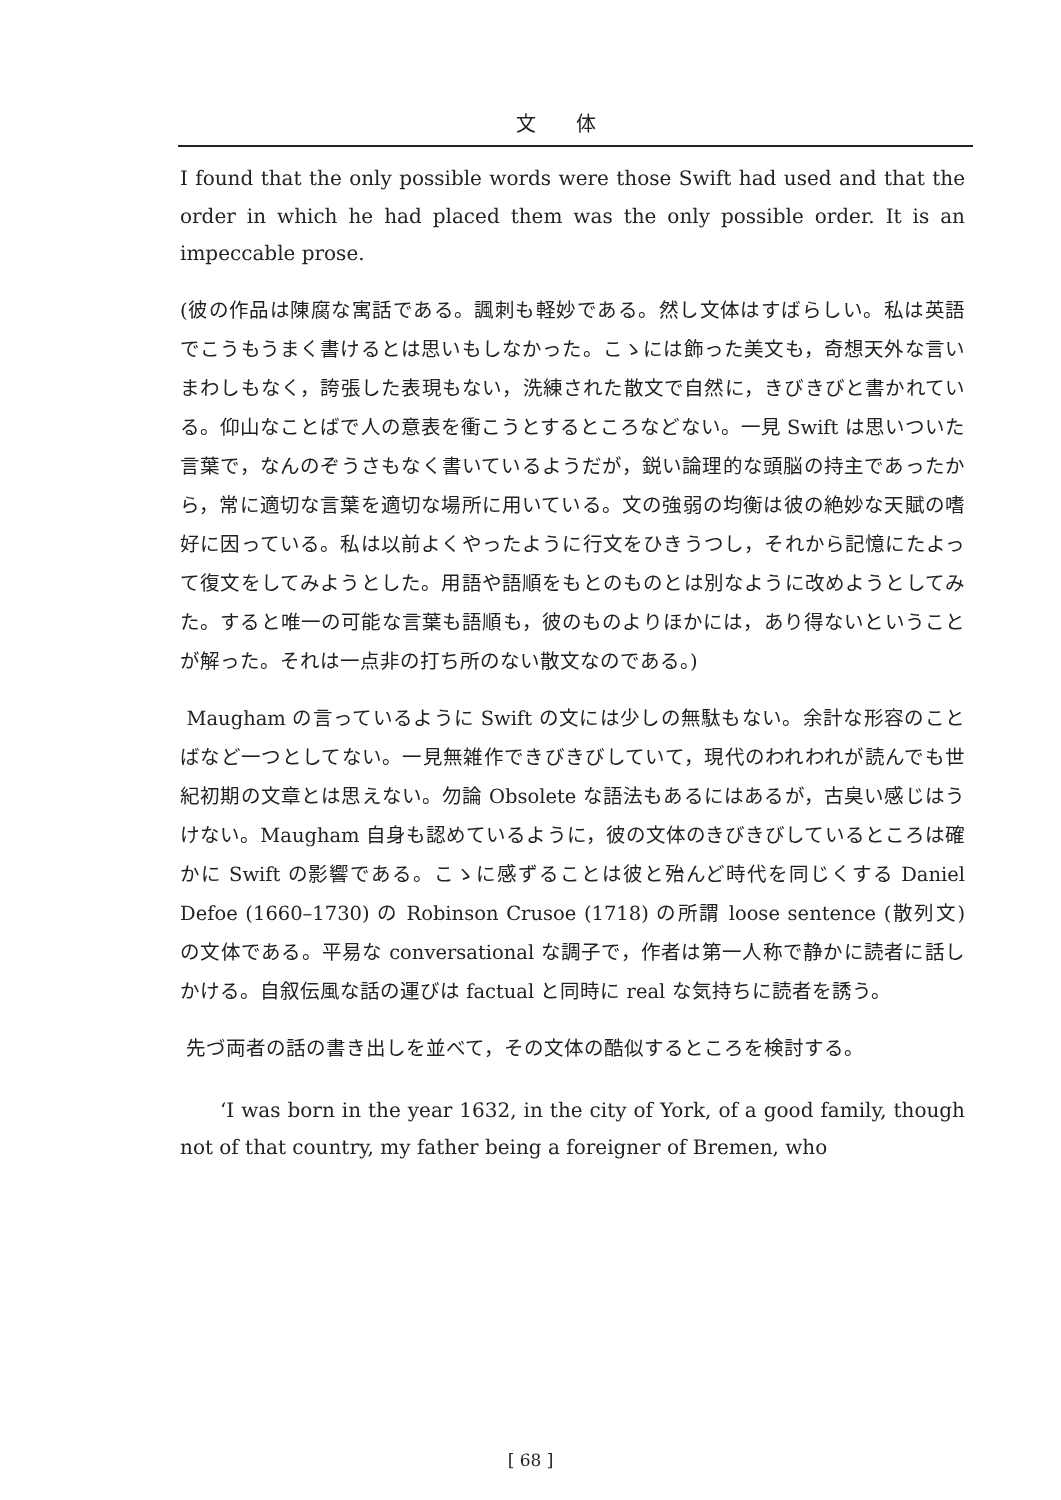文体
I found that the only possible words were those Swift had used and that the order in which he had placed them was the only possible order. It is an impeccable prose.
(彼の作品は陳腐な寓話である。諷刺も軽妙である。然し文体はすばらしい。私は英語でこうもうまく書けるとは思いもしなかった。こゝには飾った美文も，奇想天外な言いまわしもなく，誇張した表現もない，洗練された散文で自然に，きびきびと書かれている。仰山なことばで人の意表を衝こうとするところなどない。一見 Swift は思いついた言葉で，なんのぞうさもなく書いているようだが，鋭い論理的な頭脳の持主であったから，常に適切な言葉を適切な場所に用いている。文の強弱の均衡は彼の絶妙な天賦の嗜好に因っている。私は以前よくやったように行文をひきうつし，それから記憶にたよって復文をしてみようとした。用語や語順をもとのものとは別なように改めようとしてみた。すると唯一の可能な言葉も語順も，彼のものよりほかには，あり得ないということが解った。それは一点非の打ち所のない散文なのである。)
Maugham の言っているように Swift の文には少しの無駄もない。余計な形容のことばなど一つとしてない。一見無雑作できびきびしていて，現代のわれわれが読んでも世紀初期の文章とは思えない。勿論 Obsolete な語法もあるにはあるが，古臭い感じはうけない。Maugham 自身も認めているように，彼の文体のきびきびしているところは確かに Swift の影響である。こゝに感ずることは彼と殆んど時代を同じくする Daniel Defoe (1660–1730) の Robinson Crusoe (1718) の所謂 loose sentence (散列文) の文体である。平易な conversational な調子で，作者は第一人称で静かに読者に話しかける。自叙伝風な話の運びは factual と同時に real な気持ちに読者を誘う。
先づ両者の話の書き出しを並べて，その文体の酷似するところを検討する。
‘I was born in the year 1632, in the city of York, of a good family, though not of that country, my father being a foreigner of Bremen, who
[ 68 ]